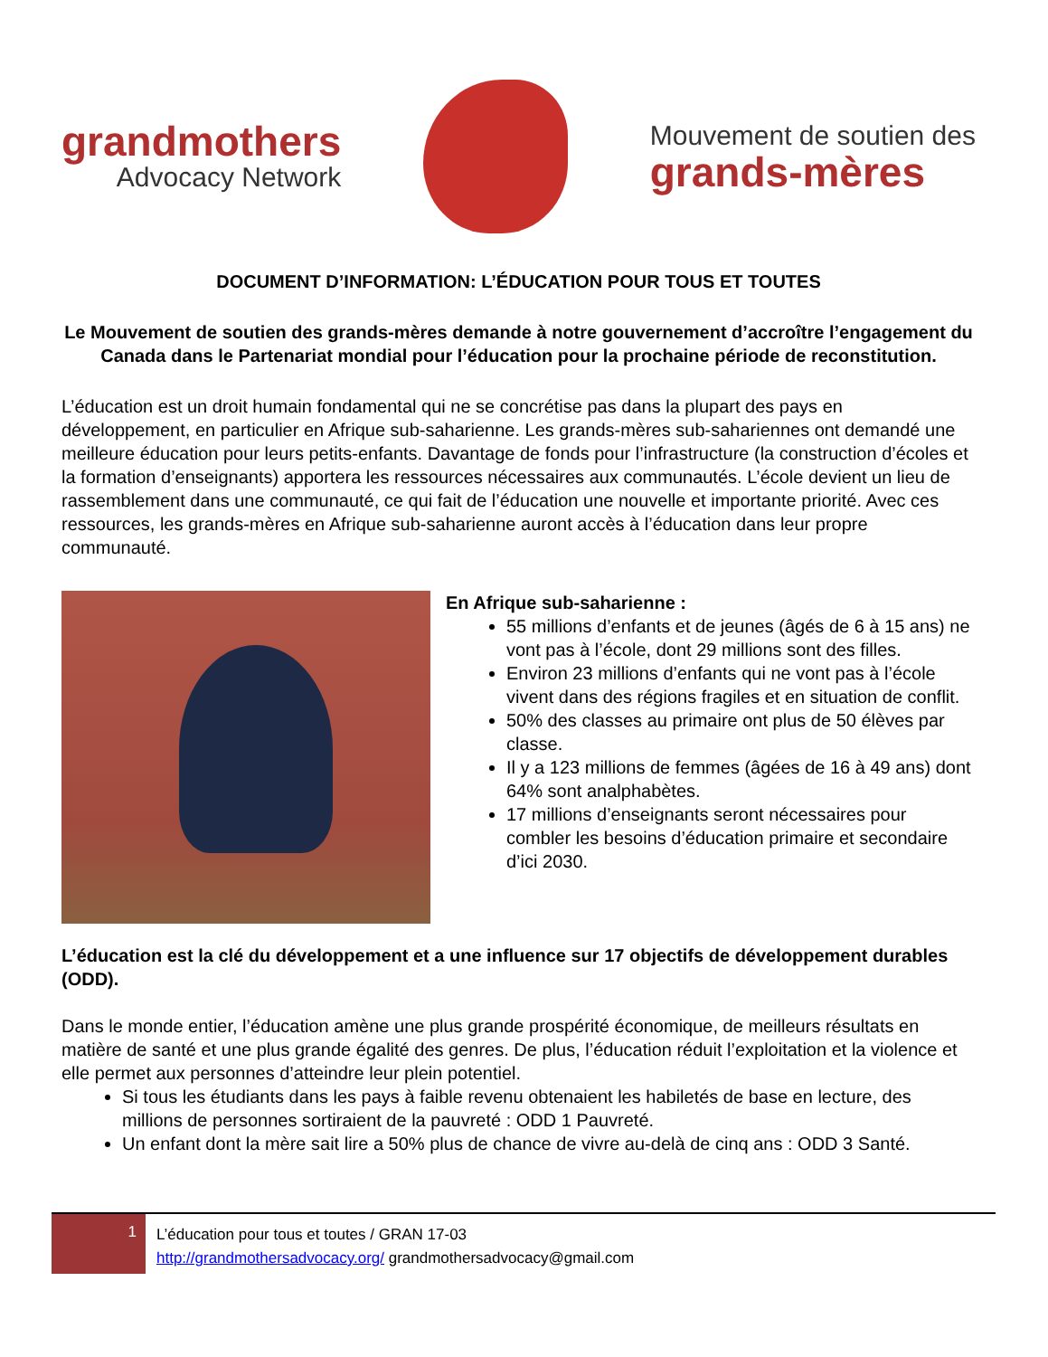grandmothers
Advocacy Network
Mouvement de soutien des
grands-mères
DOCUMENT D’INFORMATION: L’ÉDUCATION POUR TOUS ET TOUTES
Le Mouvement de soutien des grands-mères demande à notre gouvernement d’accroître l’engagement du Canada dans le Partenariat mondial pour l’éducation pour la prochaine période de reconstitution.
L’éducation est un droit humain fondamental qui ne se concrétise pas dans la plupart des pays en développement, en particulier en Afrique sub-saharienne. Les grands-mères sub-sahariennes ont demandé une meilleure éducation pour leurs petits-enfants. Davantage de fonds pour l’infrastructure (la construction d’écoles et la formation d’enseignants) apportera les ressources nécessaires aux communautés. L’école devient un lieu de rassemblement dans une communauté, ce qui fait de l’éducation une nouvelle et importante priorité. Avec ces ressources, les grands-mères en Afrique sub-saharienne auront accès à l’éducation dans leur propre communauté.
En Afrique sub-saharienne :
55 millions d’enfants et de jeunes (âgés de 6 à 15 ans) ne vont pas à l’école, dont 29 millions sont des filles.
Environ 23 millions d’enfants qui ne vont pas à l’école vivent dans des régions fragiles et en situation de conflit.
50% des classes au primaire ont plus de 50 élèves par classe.
Il y a 123 millions de femmes (âgées de 16 à 49 ans) dont 64% sont analphabètes.
17 millions d’enseignants seront nécessaires pour combler les besoins d’éducation primaire et secondaire d’ici 2030.
L’éducation est la clé du développement et a une influence sur 17 objectifs de développement durables (ODD).
Dans le monde entier, l’éducation amène une plus grande prospérité économique, de meilleurs résultats en matière de santé et une plus grande égalité des genres. De plus, l’éducation réduit l’exploitation et la violence et elle permet aux personnes d’atteindre leur plein potentiel.
Si tous les étudiants dans les pays à faible revenu obtenaient les habiletés de base en lecture, des millions de personnes sortiraient de la pauvreté : ODD 1 Pauvreté.
Un enfant dont la mère sait lire a 50% plus de chance de vivre au-delà de cinq ans : ODD 3 Santé.
1
L’éducation pour tous et toutes / GRAN 17-03
http://grandmothersadvocacy.org/ grandmothersadvocacy@gmail.com